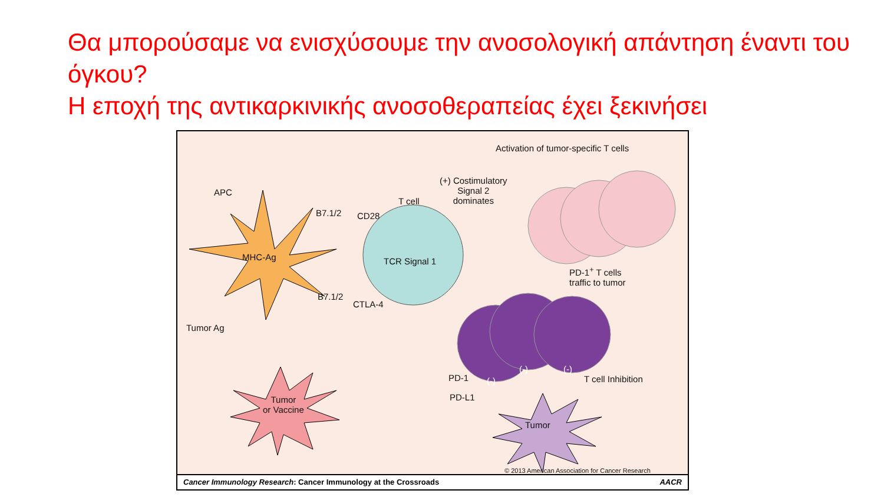Θα μπορούσαμε να ενισχύσουμε την ανοσολογική απάντηση έναντι του όγκου?
Η εποχή της αντικαρκινικής ανοσοθεραπείας έχει ξεκινήσει
Activation of tumor-specific T cells
(+) Costimulatory
Signal 2
dominates
APC
T cell
B7.1/2 CD28
MHC-Ag TCR Signal 1
PD-1<sup>+</sup> T cells
traffic to tumor
B7.1/2
CTLA-4
Tumor Ag
(-)
(-) (-)
PD-1 T cell Inhibition
PD-L1
Tumor
or Vaccine
Tumor
© 2013 American Association for Cancer Research
Cancer Immunology Research: Cancer Immunology at the Crossroads AACR